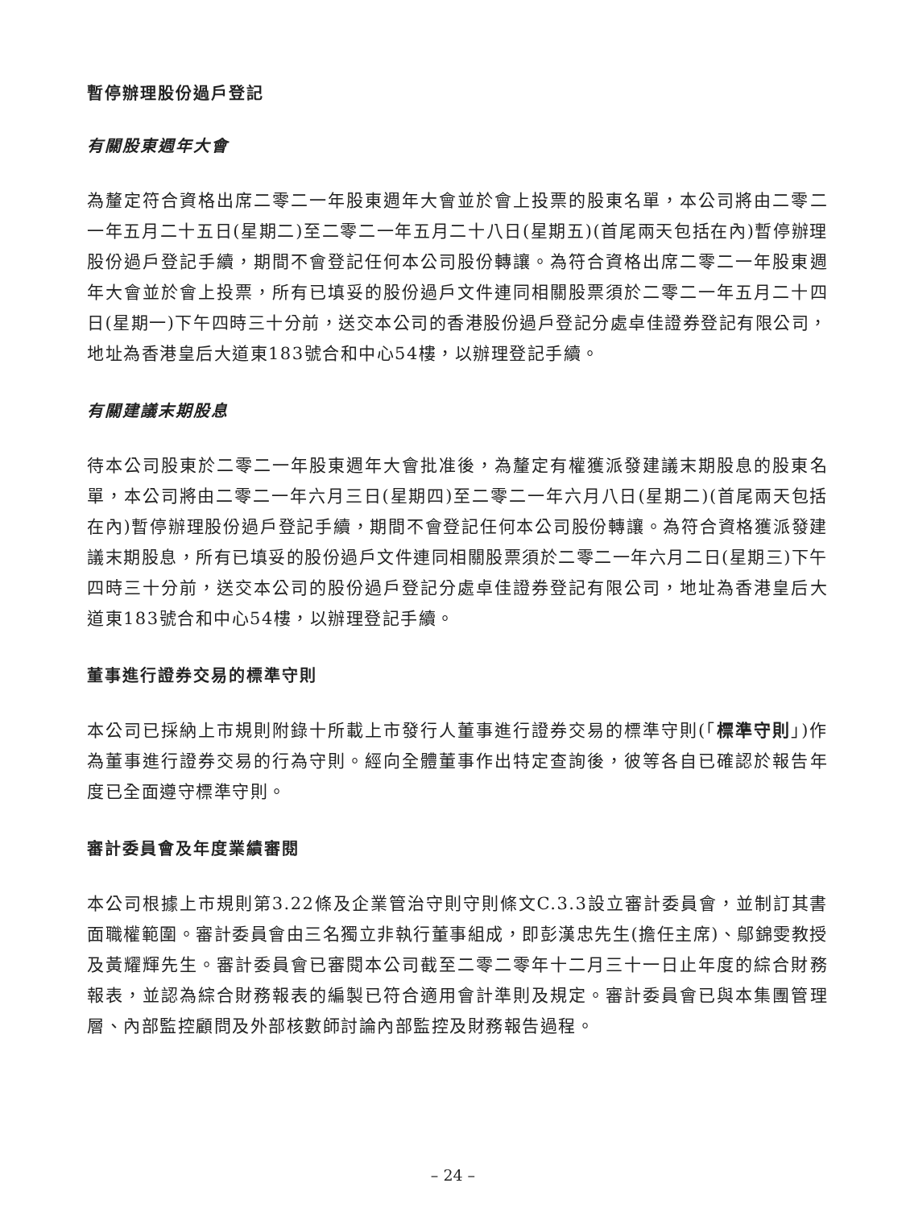暫停辦理股份過戶登記
有關股東週年大會
為釐定符合資格出席二零二一年股東週年大會並於會上投票的股東名單，本公司將由二零二一年五月二十五日(星期二)至二零二一年五月二十八日(星期五)(首尾兩天包括在內)暫停辦理股份過戶登記手續，期間不會登記任何本公司股份轉讓。為符合資格出席二零二一年股東週年大會並於會上投票，所有已填妥的股份過戶文件連同相關股票須於二零二一年五月二十四日(星期一)下午四時三十分前，送交本公司的香港股份過戶登記分處卓佳證券登記有限公司，地址為香港皇后大道東183號合和中心54樓，以辦理登記手續。
有關建議末期股息
待本公司股東於二零二一年股東週年大會批准後，為釐定有權獲派發建議末期股息的股東名單，本公司將由二零二一年六月三日(星期四)至二零二一年六月八日(星期二)(首尾兩天包括在內)暫停辦理股份過戶登記手續，期間不會登記任何本公司股份轉讓。為符合資格獲派發建議末期股息，所有已填妥的股份過戶文件連同相關股票須於二零二一年六月二日(星期三)下午四時三十分前，送交本公司的股份過戶登記分處卓佳證券登記有限公司，地址為香港皇后大道東183號合和中心54樓，以辦理登記手續。
董事進行證券交易的標準守則
本公司已採納上市規則附錄十所載上市發行人董事進行證券交易的標準守則(「標準守則」)作為董事進行證券交易的行為守則。經向全體董事作出特定查詢後，彼等各自已確認於報告年度已全面遵守標準守則。
審計委員會及年度業績審閱
本公司根據上市規則第3.22條及企業管治守則守則條文C.3.3設立審計委員會，並制訂其書面職權範圍。審計委員會由三名獨立非執行董事組成，即彭漢忠先生(擔任主席)、鄔錦雯教授及黃耀輝先生。審計委員會已審閱本公司截至二零二零年十二月三十一日止年度的綜合財務報表，並認為綜合財務報表的編製已符合適用會計準則及規定。審計委員會已與本集團管理層、內部監控顧問及外部核數師討論內部監控及財務報告過程。
– 24 –